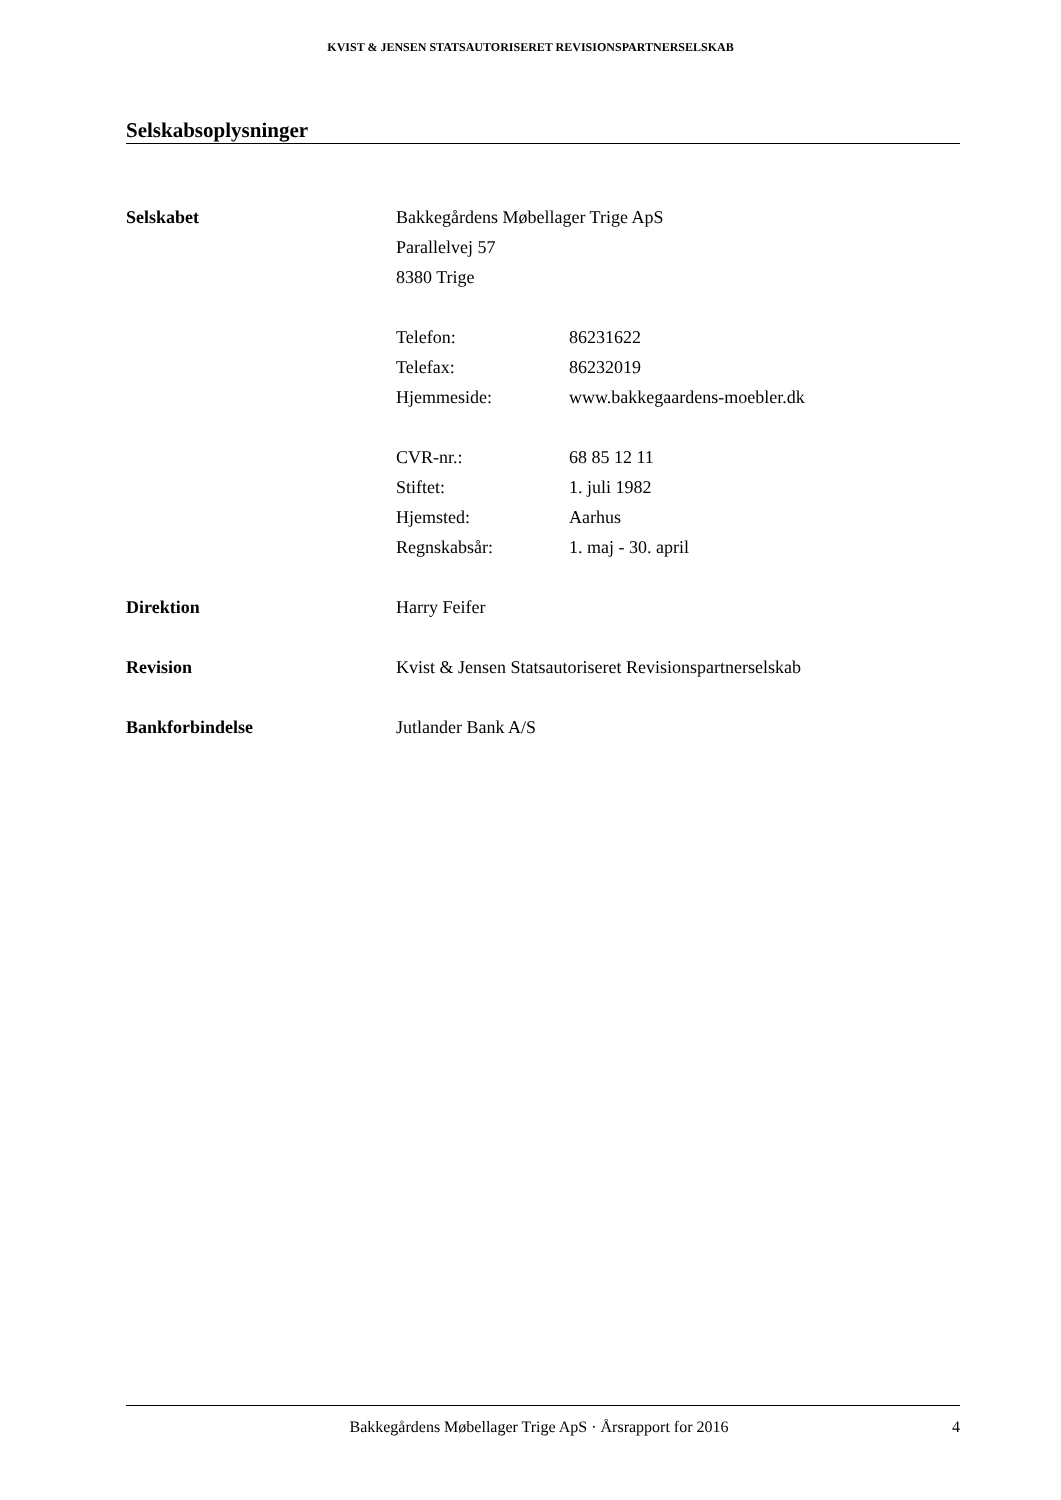KVIST & JENSEN STATSAUTORISERET REVISIONSPARTNERSELSKAB
Selskabsoplysninger
Selskabet Bakkegårdens Møbellager Trige ApS
Parallelvej 57
8380 Trige
Telefon: 86231622
Telefax: 86232019
Hjemmeside: www.bakkegaardens-moebler.dk
CVR-nr.: 68 85 12 11
Stiftet: 1. juli 1982
Hjemsted: Aarhus
Regnskabsår: 1. maj - 30. april
Direktion Harry Feifer
Revision Kvist & Jensen Statsautoriseret Revisionspartnerselskab
Bankforbindelse Jutlander Bank A/S
Bakkegårdens Møbellager Trige ApS · Årsrapport for 2016 4